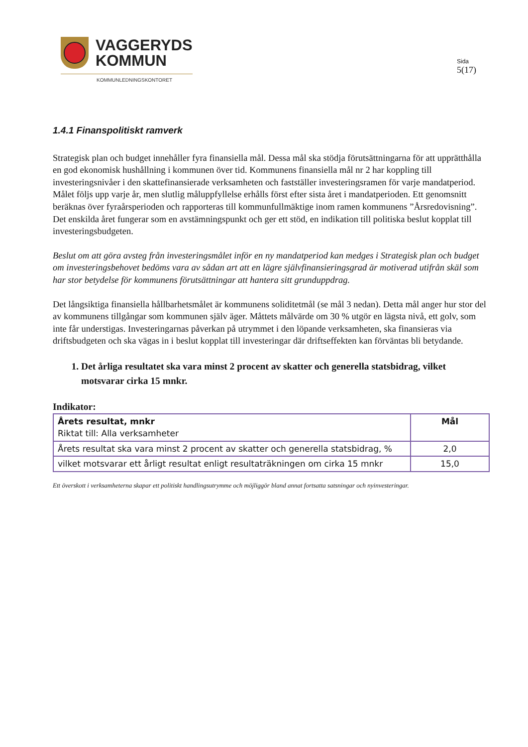VAGGERYDS
KOMMUN
KOMMUNLEDNINGSKONTORET
Sida
5(17)
1.4.1 Finanspolitiskt ramverk
Strategisk plan och budget innehåller fyra finansiella mål. Dessa mål ska stödja förutsättningarna för att upprätthålla en god ekonomisk hushållning i kommunen över tid. Kommunens finansiella mål nr 2 har koppling till investeringsnivåer i den skattefinansierade verksamheten och fastställer investeringsramen för varje mandatperiod. Målet följs upp varje år, men slutlig måluppfyllelse erhålls först efter sista året i mandatperioden. Ett genomsnitt beräknas över fyraårsperioden och rapporteras till kommunfullmäktige inom ramen kommunens ”Årsredovisning”. Det enskilda året fungerar som en avstämningspunkt och ger ett stöd, en indikation till politiska beslut kopplat till investeringsbudgeten.
Beslut om att göra avsteg från investeringsmålet inför en ny mandatperiod kan medges i Strategisk plan och budget om investeringsbehovet bedöms vara av sådan art att en lägre självfinansieringsgrad är motiverad utifrån skäl som har stor betydelse för kommunens förutsättningar att hantera sitt grunduppdrag.
Det långsiktiga finansiella hållbarhetsmålet är kommunens soliditetmål (se mål 3 nedan). Detta mål anger hur stor del av kommunens tillgångar som kommunen själv äger. Måttets målvärde om 30 % utgör en lägsta nivå, ett golv, som inte får understigas. Investeringarnas påverkan på utrymmet i den löpande verksamheten, ska finansieras via driftsbudgeten och ska vägas in i beslut kopplat till investeringar där driftseffekten kan förväntas bli betydande.
1. Det årliga resultatet ska vara minst 2 procent av skatter och generella statsbidrag, vilket motsvarar cirka 15 mnkr.
Indikator:
| Årets resultat, mnkr Riktat till: Alla verksamheter | Mål |
| Årets resultat ska vara minst 2 procent av skatter och generella statsbidrag, % | 2,0 |
| vilket motsvarar ett årligt resultat enligt resultaträkningen om cirka 15 mnkr | 15,0 |
Ett överskott i verksamheterna skapar ett politiskt handlingsutrymme och möjliggör bland annat fortsatta satsningar och nyinvesteringar.